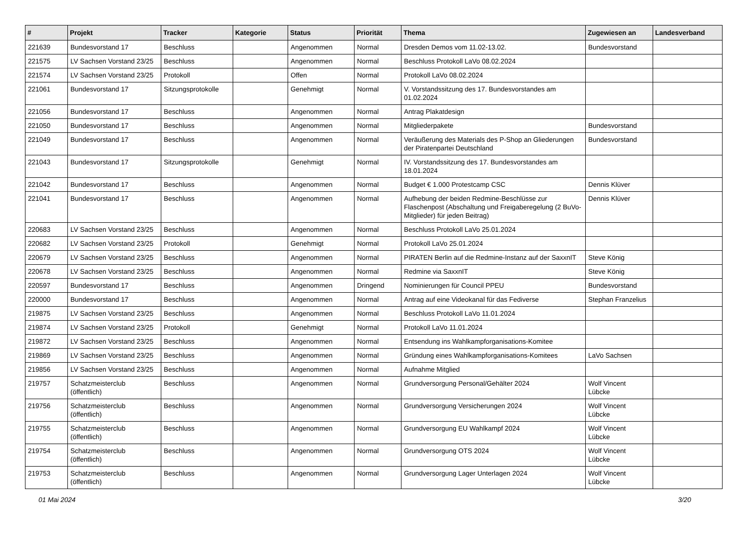| # | Projekt | Tracker | Kategorie | Status | Priorität | Thema | Zugewiesen an | Landesverband |
| --- | --- | --- | --- | --- | --- | --- | --- | --- |
| 221639 | Bundesvorstand 17 | Beschluss | | Angenommen | Normal | Dresden Demos vom 11.02-13.02. | Bundesvorstand | |
| 221575 | LV Sachsen Vorstand 23/25 | Beschluss | | Angenommen | Normal | Beschluss Protokoll LaVo 08.02.2024 | | |
| 221574 | LV Sachsen Vorstand 23/25 | Protokoll | | Offen | Normal | Protokoll LaVo 08.02.2024 | | |
| 221061 | Bundesvorstand 17 | Sitzungsprotokolle | | Genehmigt | Normal | V. Vorstandssitzung des 17. Bundesvorstandes am 01.02.2024 | | |
| 221056 | Bundesvorstand 17 | Beschluss | | Angenommen | Normal | Antrag Plakatdesign | | |
| 221050 | Bundesvorstand 17 | Beschluss | | Angenommen | Normal | Mitgliederpakete | Bundesvorstand | |
| 221049 | Bundesvorstand 17 | Beschluss | | Angenommen | Normal | Veräußerung des Materials des P-Shop an Gliederungen der Piratenpartei Deutschland | Bundesvorstand | |
| 221043 | Bundesvorstand 17 | Sitzungsprotokolle | | Genehmigt | Normal | IV. Vorstandssitzung des 17. Bundesvorstandes am 18.01.2024 | | |
| 221042 | Bundesvorstand 17 | Beschluss | | Angenommen | Normal | Budget € 1.000 Protestcamp CSC | Dennis Klüver | |
| 221041 | Bundesvorstand 17 | Beschluss | | Angenommen | Normal | Aufhebung der beiden Redmine-Beschlüsse zur Flaschenpost (Abschaltung und Freigaberegelung (2 BuVo-Mitglieder) für jeden Beitrag) | Dennis Klüver | |
| 220683 | LV Sachsen Vorstand 23/25 | Beschluss | | Angenommen | Normal | Beschluss Protokoll LaVo 25.01.2024 | | |
| 220682 | LV Sachsen Vorstand 23/25 | Protokoll | | Genehmigt | Normal | Protokoll LaVo 25.01.2024 | | |
| 220679 | LV Sachsen Vorstand 23/25 | Beschluss | | Angenommen | Normal | PIRATEN Berlin auf die Redmine-Instanz auf der SaxxnIT | Steve König | |
| 220678 | LV Sachsen Vorstand 23/25 | Beschluss | | Angenommen | Normal | Redmine via SaxxnIT | Steve König | |
| 220597 | Bundesvorstand 17 | Beschluss | | Angenommen | Dringend | Nominierungen für Council PPEU | Bundesvorstand | |
| 220000 | Bundesvorstand 17 | Beschluss | | Angenommen | Normal | Antrag auf eine Videokanal für das Fediverse | Stephan Franzelius | |
| 219875 | LV Sachsen Vorstand 23/25 | Beschluss | | Angenommen | Normal | Beschluss Protokoll LaVo 11.01.2024 | | |
| 219874 | LV Sachsen Vorstand 23/25 | Protokoll | | Genehmigt | Normal | Protokoll LaVo 11.01.2024 | | |
| 219872 | LV Sachsen Vorstand 23/25 | Beschluss | | Angenommen | Normal | Entsendung ins Wahlkampforganisations-Komitee | | |
| 219869 | LV Sachsen Vorstand 23/25 | Beschluss | | Angenommen | Normal | Gründung eines Wahlkampforganisations-Komitees | LaVo Sachsen | |
| 219856 | LV Sachsen Vorstand 23/25 | Beschluss | | Angenommen | Normal | Aufnahme Mitglied | | |
| 219757 | Schatzmeisterclub (öffentlich) | Beschluss | | Angenommen | Normal | Grundversorgung Personal/Gehälter 2024 | Wolf Vincent Lübcke | |
| 219756 | Schatzmeisterclub (öffentlich) | Beschluss | | Angenommen | Normal | Grundversorgung Versicherungen 2024 | Wolf Vincent Lübcke | |
| 219755 | Schatzmeisterclub (öffentlich) | Beschluss | | Angenommen | Normal | Grundversorgung EU Wahlkampf 2024 | Wolf Vincent Lübcke | |
| 219754 | Schatzmeisterclub (öffentlich) | Beschluss | | Angenommen | Normal | Grundversorgung OTS 2024 | Wolf Vincent Lübcke | |
| 219753 | Schatzmeisterclub (öffentlich) | Beschluss | | Angenommen | Normal | Grundversorgung Lager Unterlagen 2024 | Wolf Vincent Lübcke | |
01 Mai 2024 3/20